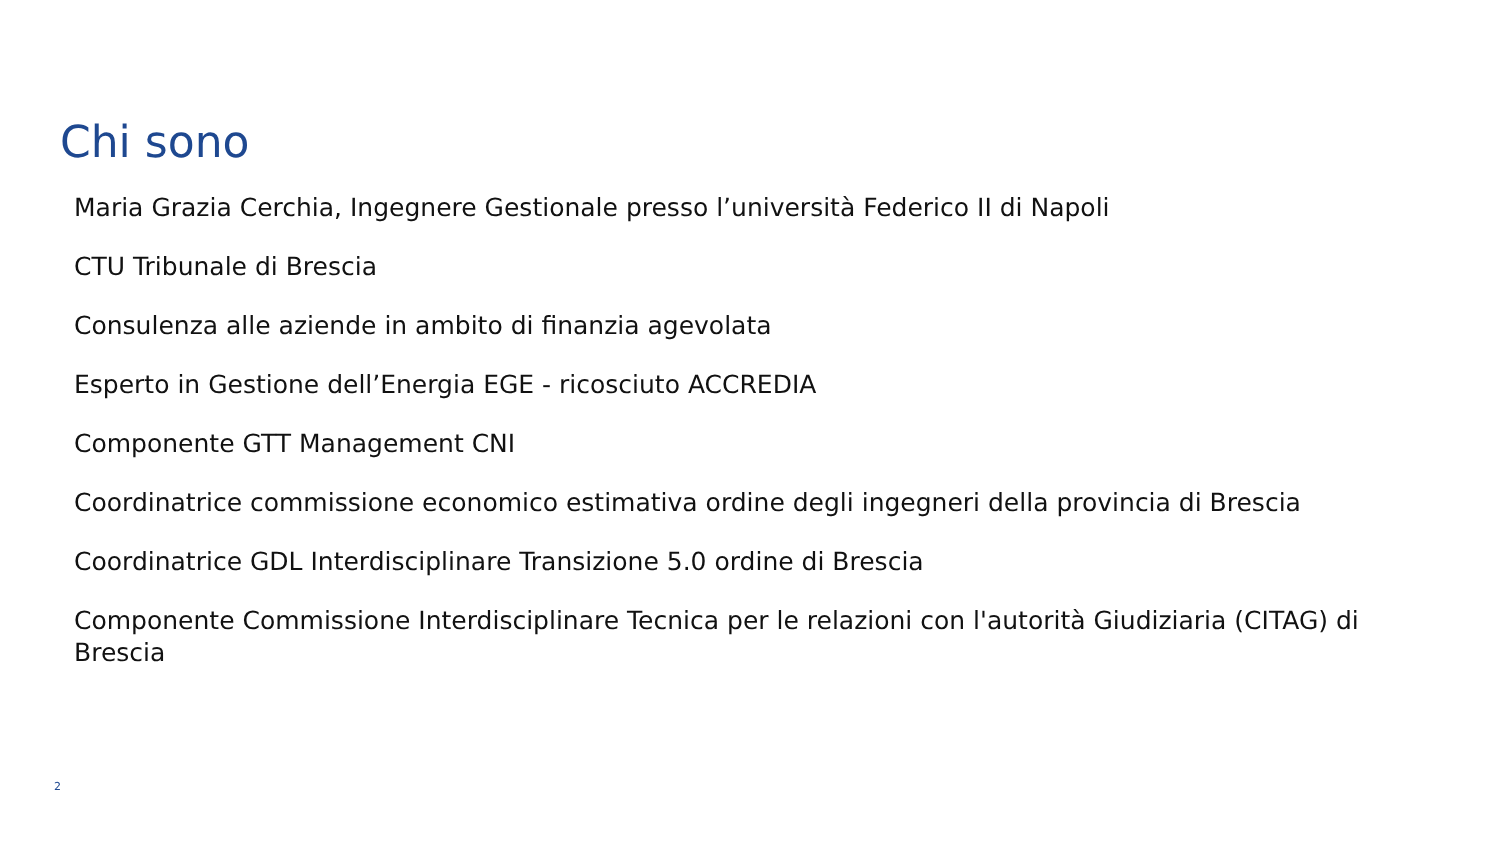Chi sono
Maria Grazia Cerchia, Ingegnere Gestionale presso l’università Federico II di Napoli
CTU Tribunale di Brescia
Consulenza alle aziende in ambito di finanzia agevolata
Esperto in Gestione dell’Energia EGE - ricosciuto ACCREDIA
Componente GTT Management CNI
Coordinatrice commissione economico estimativa ordine degli ingegneri della provincia di Brescia
Coordinatrice GDL Interdisciplinare Transizione 5.0 ordine di Brescia
Componente Commissione Interdisciplinare Tecnica per le relazioni con l'autorità Giudiziaria (CITAG) di Brescia
2